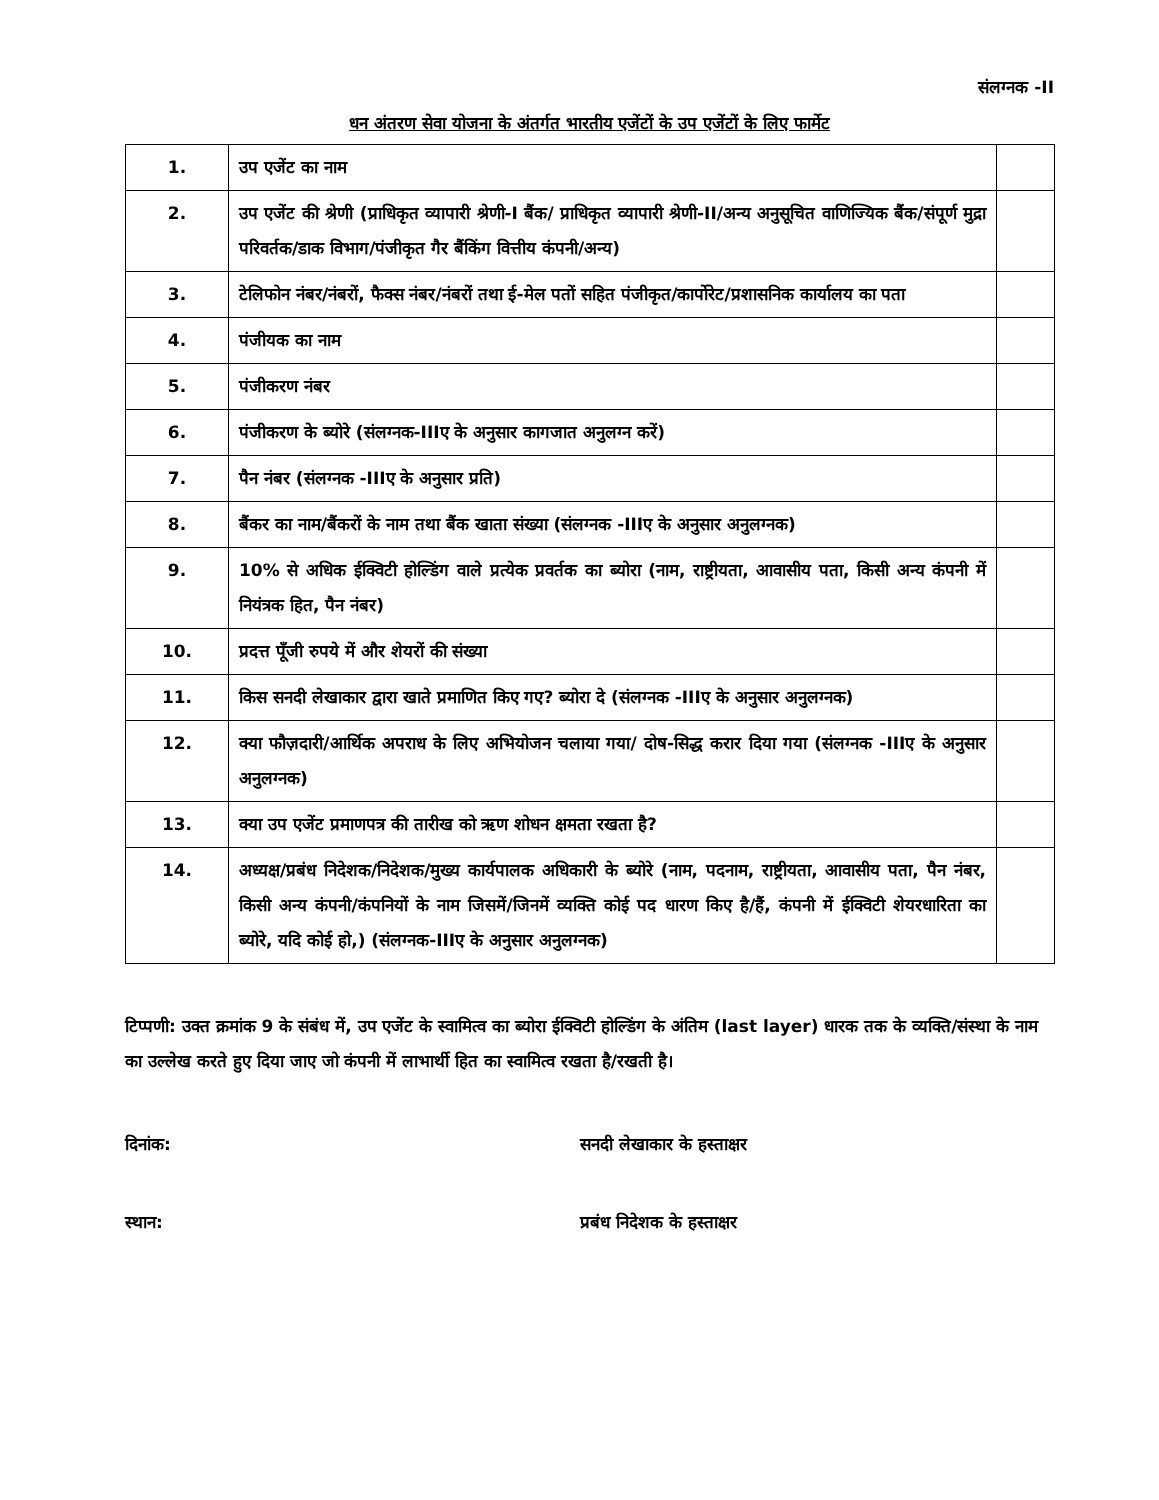संलग्नक -II
धन अंतरण सेवा योजना के अंतर्गत भारतीय एजेंटों के उप एजेंटों के लिए फार्मेट
| 1. | उप एजेंट का नाम | |
| 2. | उप एजेंट की श्रेणी (प्राधिकृत व्यापारी श्रेणी-I बैंक/ प्राधिकृत व्यापारी श्रेणी-II/अन्य अनुसूचित वाणिज्यिक बैंक/संपूर्ण मुद्रा परिवर्तक/डाक विभाग/पंजीकृत गैर बैंकिंग वित्तीय कंपनी/अन्य) | |
| 3. | टेलिफोन नंबर/नंबरों, फैक्स नंबर/नंबरों तथा ई-मेल पतों सहित पंजीकृत/कार्पोरेट/प्रशासनिक कार्यालय का पता | |
| 4. | पंजीयक का नाम | |
| 5. | पंजीकरण नंबर | |
| 6. | पंजीकरण के ब्योरे (संलग्नक-IIIए के अनुसार कागजात अनुलग्न करें) | |
| 7. | पैन नंबर (संलग्नक -IIIए के अनुसार प्रति) | |
| 8. | बैंकर का नाम/बैंकरों के नाम तथा बैंक खाता संख्या (संलग्नक -IIIए के अनुसार अनुलग्नक) | |
| 9. | 10% से अधिक ईक्विटी होल्डिंग वाले प्रत्येक प्रवर्तक का ब्योरा (नाम, राष्ट्रीयता, आवासीय पता, किसी अन्य कंपनी में नियंत्रक हित, पैन नंबर) | |
| 10. | प्रदत्त पूँजी रुपये में और शेयरों की संख्या | |
| 11. | किस सनदी लेखाकार द्वारा खाते प्रमाणित किए गए? ब्योरा दे (संलग्नक -IIIए के अनुसार अनुलग्नक) | |
| 12. | क्या फौज़दारी/आर्थिक अपराध के लिए अभियोजन चलाया गया/ दोष-सिद्ध करार दिया गया (संलग्नक -IIIए के अनुसार अनुलग्नक) | |
| 13. | क्या उप एजेंट प्रमाणपत्र की तारीख को ऋण शोधन क्षमता रखता है? | |
| 14. | अध्यक्ष/प्रबंध निदेशक/निदेशक/मुख्य कार्यपालक अधिकारी के ब्योरे (नाम, पदनाम, राष्ट्रीयता, आवासीय पता, पैन नंबर, किसी अन्य कंपनी/कंपनियों के नाम जिसमें/जिनमें व्यक्ति कोई पद धारण किए है/हैं, कंपनी में ईक्विटी शेयरधारिता का ब्योरे, यदि कोई हो,) (संलग्नक-IIIए के अनुसार अनुलग्नक) | |
टिप्पणी: उक्त क्रमांक 9 के संबंध में, उप एजेंट के स्वामित्व का ब्योरा ईक्विटी होल्डिंग के अंतिम (last layer) धारक तक के व्यक्ति/संस्था के नाम का उल्लेख करते हुए दिया जाए जो कंपनी में लाभार्थी हित का स्वामित्व रखता है/रखती है।
दिनांक: सनदी लेखाकार के हस्ताक्षर
स्थान: प्रबंध निदेशक के हस्ताक्षर